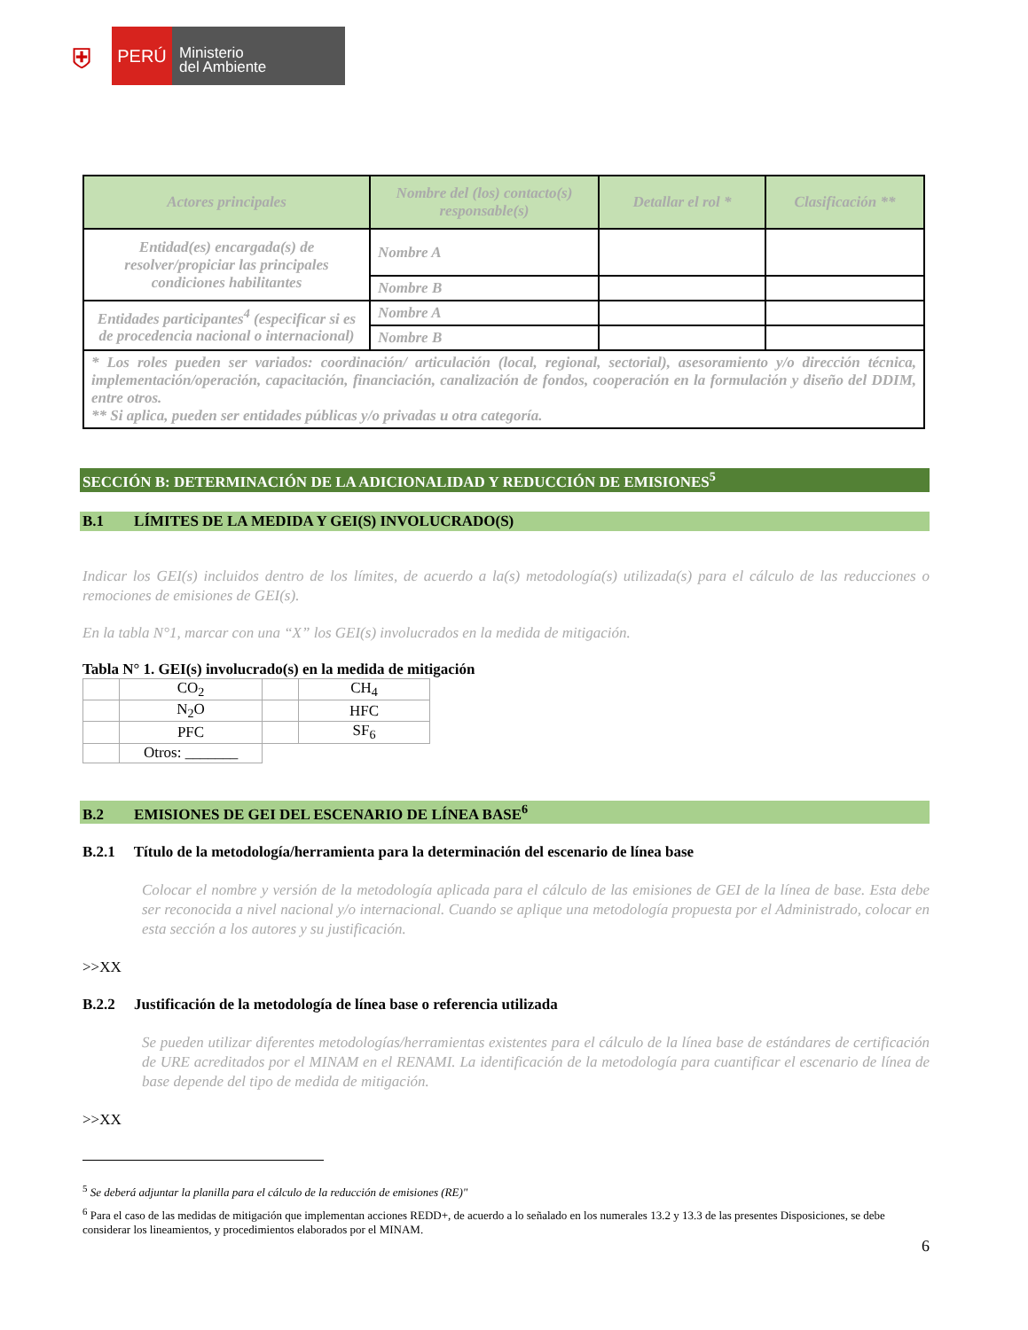⛨
PERÚ
Ministerio
del Ambiente
| Actores principales | Nombre del (los) contacto(s) responsable(s) | Detallar el rol * | Clasificación ** |
| --- | --- | --- | --- |
| Entidad(es) encargada(s) de resolver/propiciar las principales condiciones habilitantes | Nombre A | | |
| | Nombre B | | |
| Entidades participantes<sup>4</sup> (especificar si es de procedencia nacional o internacional) | Nombre A | | |
| | Nombre B | | |
| * Los roles pueden ser variados: coordinación/ articulación (local, regional, sectorial), asesoramiento y/o dirección técnica, implementación/operación, capacitación, financiación, canalización de fondos, cooperación en la formulación y diseño del DDIM, entre otros. ** Si aplica, pueden ser entidades públicas y/o privadas u otra categoría. | | | |
SECCIÓN B: DETERMINACIÓN DE LA ADICIONALIDAD Y REDUCCIÓN DE EMISIONES<sup>5</sup>
B.1 LÍMITES DE LA MEDIDA Y GEI(S) INVOLUCRADO(S)
Indicar los GEI(s) incluidos dentro de los límites, de acuerdo a la(s) metodología(s) utilizada(s) para el cálculo de las reducciones o remociones de emisiones de GEI(s).
En la tabla N°1, marcar con una “X” los GEI(s) involucrados en la medida de mitigación.
Tabla N° 1. GEI(s) involucrado(s) en la medida de mitigación
| | CO<sub>2</sub> | | CH<sub>4</sub> |
| | N<sub>2</sub>O | | HFC |
| | PFC | | SF<sub>6</sub> |
| | Otros: _______ | | |
B.2 EMISIONES DE GEI DEL ESCENARIO DE LÍNEA BASE<sup>6</sup>
B.2.1 Título de la metodología/herramienta para la determinación del escenario de línea base
Colocar el nombre y versión de la metodología aplicada para el cálculo de las emisiones de GEI de la línea de base. Esta debe ser reconocida a nivel nacional y/o internacional. Cuando se aplique una metodología propuesta por el Administrado, colocar en esta sección a los autores y su justificación.
>>XX
B.2.2 Justificación de la metodología de línea base o referencia utilizada
Se pueden utilizar diferentes metodologías/herramientas existentes para el cálculo de la línea base de estándares de certificación de URE acreditados por el MINAM en el RENAMI. La identificación de la metodología para cuantificar el escenario de línea de base depende del tipo de medida de mitigación.
>>XX
<sup>5</sup> Se deberá adjuntar la planilla para el cálculo de la reducción de emisiones (RE)"
<sup>6</sup> Para el caso de las medidas de mitigación que implementan acciones REDD+, de acuerdo a lo señalado en los numerales 13.2 y 13.3 de las presentes Disposiciones, se debe considerar los lineamientos, y procedimientos elaborados por el MINAM.
6